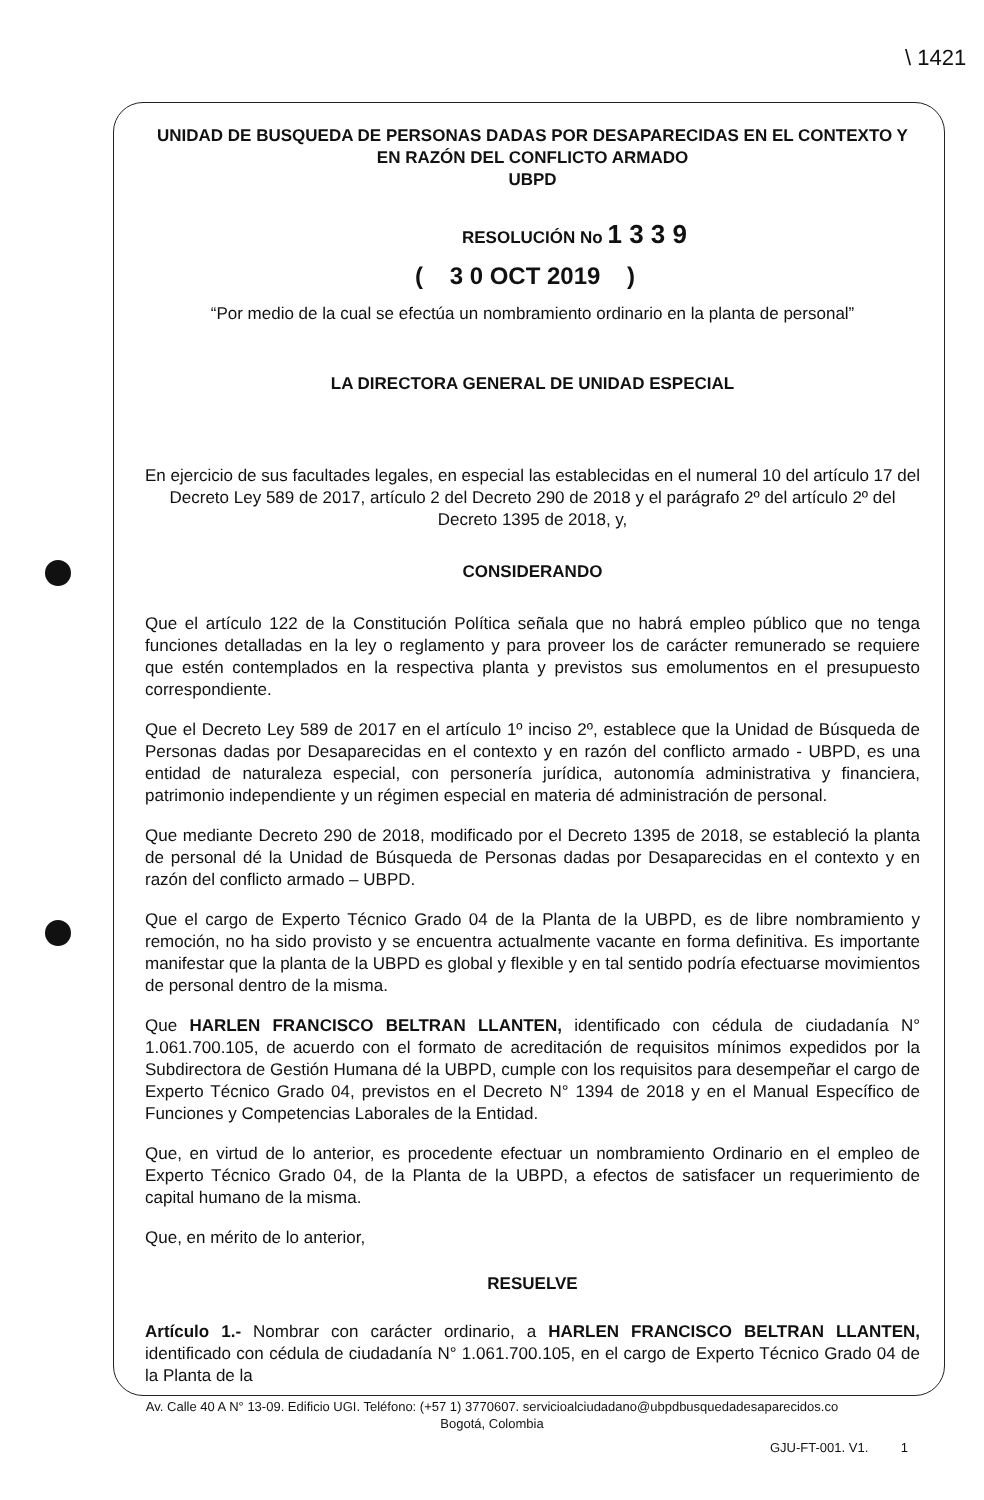\ 1421
UNIDAD DE BUSQUEDA DE PERSONAS DADAS POR DESAPARECIDAS EN EL CONTEXTO Y EN RAZÓN DEL CONFLICTO ARMADO
UBPD
RESOLUCIÓN No 1 3 3 9
( 3 0 OCT 2019 )
“Por medio de la cual se efectúa un nombramiento ordinario en la planta de personal”
LA DIRECTORA GENERAL DE UNIDAD ESPECIAL
En ejercicio de sus facultades legales, en especial las establecidas en el numeral 10 del artículo 17 del Decreto Ley 589 de 2017, artículo 2 del Decreto 290 de 2018 y el parágrafo 2º del artículo 2º del Decreto 1395 de 2018, y,
CONSIDERANDO
Que el artículo 122 de la Constitución Política señala que no habrá empleo público que no tenga funciones detalladas en la ley o reglamento y para proveer los de carácter remunerado se requiere que estén contemplados en la respectiva planta y previstos sus emolumentos en el presupuesto correspondiente.
Que el Decreto Ley 589 de 2017 en el artículo 1º inciso 2º, establece que la Unidad de Búsqueda de Personas dadas por Desaparecidas en el contexto y en razón del conflicto armado - UBPD, es una entidad de naturaleza especial, con personería jurídica, autonomía administrativa y financiera, patrimonio independiente y un régimen especial en materia dé administración de personal.
Que mediante Decreto 290 de 2018, modificado por el Decreto 1395 de 2018, se estableció la planta de personal dé la Unidad de Búsqueda de Personas dadas por Desaparecidas en el contexto y en razón del conflicto armado – UBPD.
Que el cargo de Experto Técnico Grado 04 de la Planta de la UBPD, es de libre nombramiento y remoción, no ha sido provisto y se encuentra actualmente vacante en forma definitiva. Es importante manifestar que la planta de la UBPD es global y flexible y en tal sentido podría efectuarse movimientos de personal dentro de la misma.
Que HARLEN FRANCISCO BELTRAN LLANTEN, identificado con cédula de ciudadanía N° 1.061.700.105, de acuerdo con el formato de acreditación de requisitos mínimos expedidos por la Subdirectora de Gestión Humana dé la UBPD, cumple con los requisitos para desempeñar el cargo de Experto Técnico Grado 04, previstos en el Decreto N° 1394 de 2018 y en el Manual Específico de Funciones y Competencias Laborales de la Entidad.
Que, en virtud de lo anterior, es procedente efectuar un nombramiento Ordinario en el empleo de Experto Técnico Grado 04, de la Planta de la UBPD, a efectos de satisfacer un requerimiento de capital humano de la misma.
Que, en mérito de lo anterior,
RESUELVE
Artículo 1.- Nombrar con carácter ordinario, a HARLEN FRANCISCO BELTRAN LLANTEN, identificado con cédula de ciudadanía N° 1.061.700.105, en el cargo de Experto Técnico Grado 04 de la Planta de la
Av. Calle 40 A N° 13-09. Edificio UGI. Teléfono: (+57 1) 3770607. servicioalciudadano@ubpdbusquedadesaparecidos.co
Bogotá, Colombia
GJU-FT-001. V1. 1